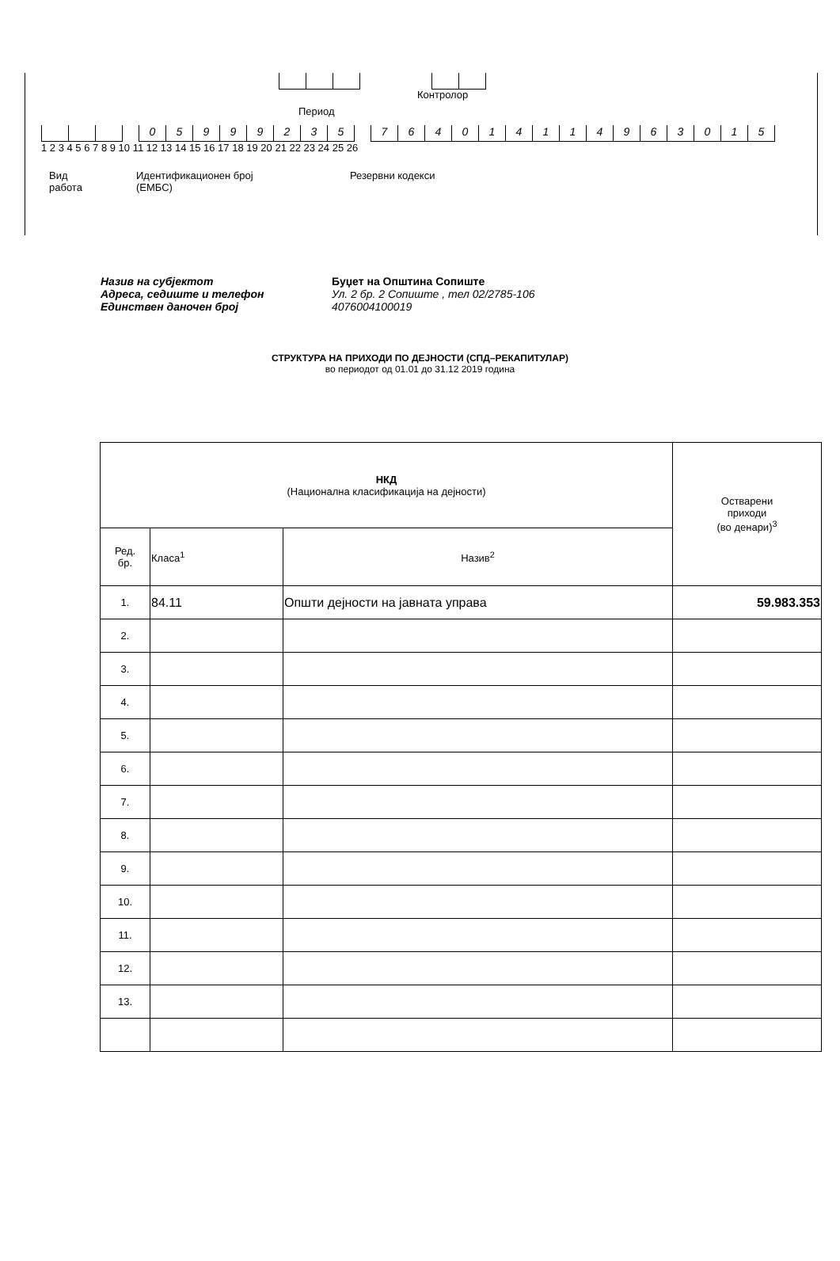Контролор
Период
05999235 764014114963015
1 2 3 4 5 6 7 8 9 10 11 12 13 14 15 16 17 18 19 20 21 22 23 24 25 26
Вид
работа
Идентификационен број
(ЕМБС)
Резервни кодекси
Назив на субјектот Буџет на Општина Сопиште
Адреса, седиште и телефон Ул. 2 бр. 2 Сопиште , тел 02/2785-106
Единствен даночен број 4076004100019
СТРУКТУРА НА ПРИХОДИ ПО ДЕЈНОСТИ (СПД–РЕКАПИТУЛАР)
во периодот од 01.01 до 31.12 2019 година
| НКД (Национална класификација на дејности) | | | Остварени приходи (во денари)<sup>3</sup> |
| --- | --- | --- | --- |
| Ред. бр. | Класа<sup>1</sup> | Назив<sup>2</sup> | |
| 1. | 84.11 | Општи дејности на јавната управа | 59.983.353 |
| 2. | | | |
| 3. | | | |
| 4. | | | |
| 5. | | | |
| 6. | | | |
| 7. | | | |
| 8. | | | |
| 9. | | | |
| 10. | | | |
| 11. | | | |
| 12. | | | |
| 13. | | | |